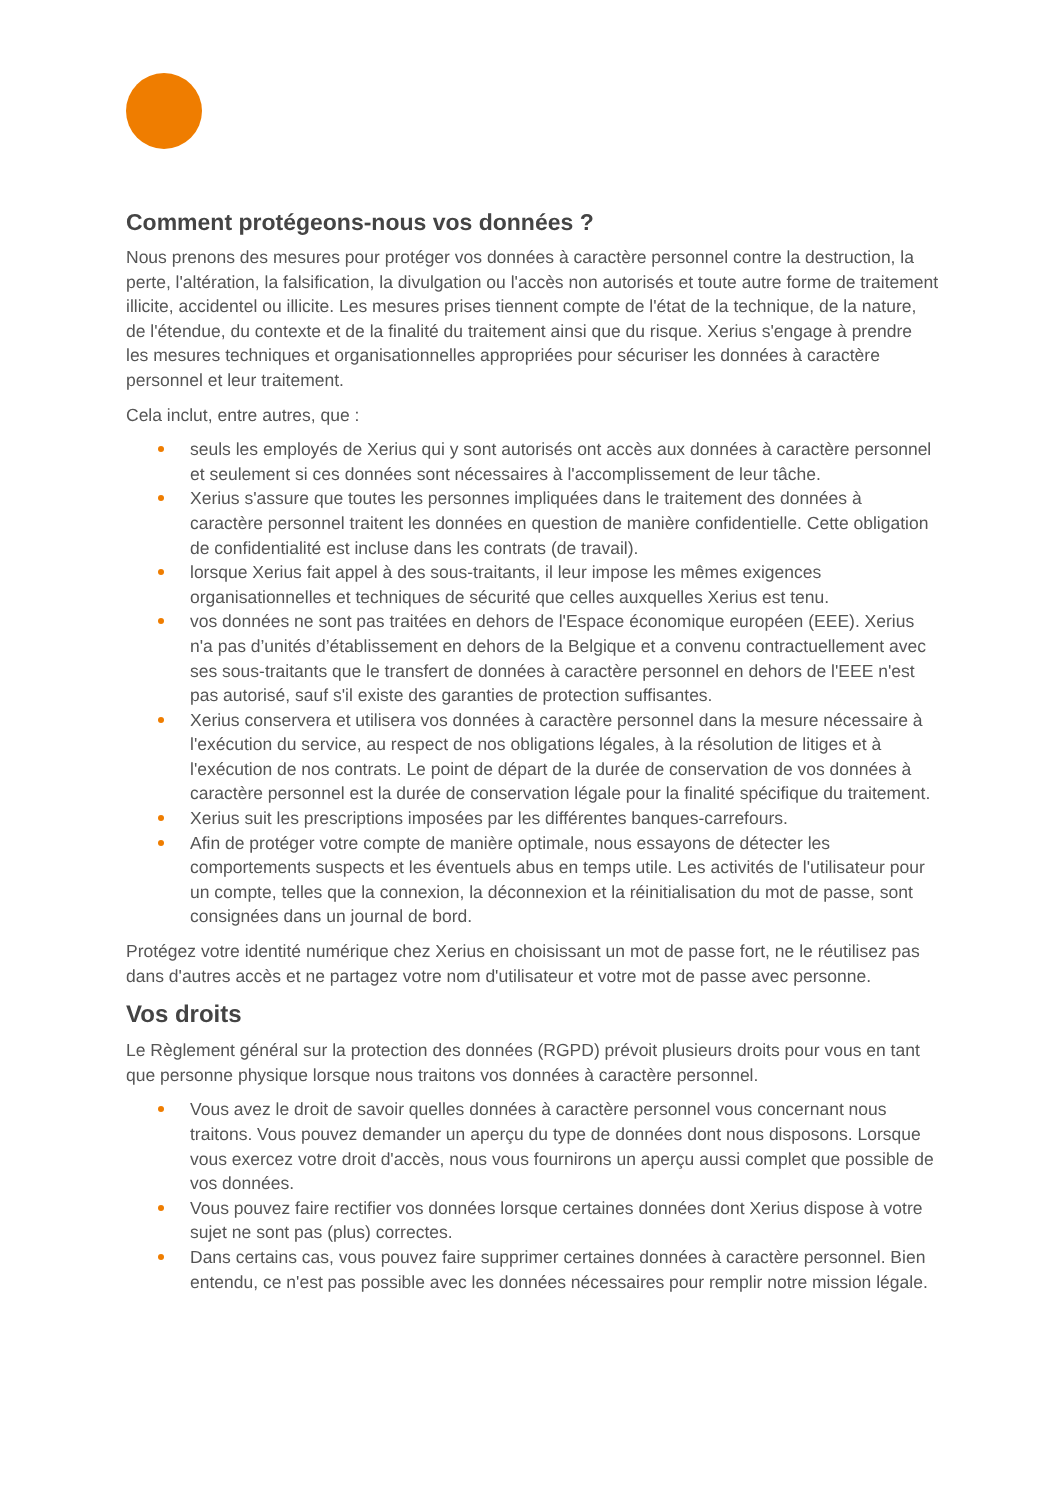Comment protégeons-nous vos données ?
Nous prenons des mesures pour protéger vos données à caractère personnel contre la destruction, la perte, l'altération, la falsification, la divulgation ou l'accès non autorisés et toute autre forme de traitement illicite, accidentel ou illicite. Les mesures prises tiennent compte de l'état de la technique, de la nature, de l'étendue, du contexte et de la finalité du traitement ainsi que du risque. Xerius s'engage à prendre les mesures techniques et organisationnelles appropriées pour sécuriser les données à caractère personnel et leur traitement.
Cela inclut, entre autres, que :
seuls les employés de Xerius qui y sont autorisés ont accès aux données à caractère personnel et seulement si ces données sont nécessaires à l'accomplissement de leur tâche.
Xerius s'assure que toutes les personnes impliquées dans le traitement des données à caractère personnel traitent les données en question de manière confidentielle. Cette obligation de confidentialité est incluse dans les contrats (de travail).
lorsque Xerius fait appel à des sous-traitants, il leur impose les mêmes exigences organisationnelles et techniques de sécurité que celles auxquelles Xerius est tenu.
vos données ne sont pas traitées en dehors de l'Espace économique européen (EEE). Xerius n'a pas d’unités d’établissement en dehors de la Belgique et a convenu contractuellement avec ses sous-traitants que le transfert de données à caractère personnel en dehors de l'EEE n'est pas autorisé, sauf s'il existe des garanties de protection suffisantes.
Xerius conservera et utilisera vos données à caractère personnel dans la mesure nécessaire à l'exécution du service, au respect de nos obligations légales, à la résolution de litiges et à l'exécution de nos contrats. Le point de départ de la durée de conservation de vos données à caractère personnel est la durée de conservation légale pour la finalité spécifique du traitement.
Xerius suit les prescriptions imposées par les différentes banques-carrefours.
Afin de protéger votre compte de manière optimale, nous essayons de détecter les comportements suspects et les éventuels abus en temps utile. Les activités de l'utilisateur pour un compte, telles que la connexion, la déconnexion et la réinitialisation du mot de passe, sont consignées dans un journal de bord.
Protégez votre identité numérique chez Xerius en choisissant un mot de passe fort, ne le réutilisez pas dans d'autres accès et ne partagez votre nom d'utilisateur et votre mot de passe avec personne.
Vos droits
Le Règlement général sur la protection des données (RGPD) prévoit plusieurs droits pour vous en tant que personne physique lorsque nous traitons vos données à caractère personnel.
Vous avez le droit de savoir quelles données à caractère personnel vous concernant nous traitons. Vous pouvez demander un aperçu du type de données dont nous disposons. Lorsque vous exercez votre droit d'accès, nous vous fournirons un aperçu aussi complet que possible de vos données.
Vous pouvez faire rectifier vos données lorsque certaines données dont Xerius dispose à votre sujet ne sont pas (plus) correctes.
Dans certains cas, vous pouvez faire supprimer certaines données à caractère personnel. Bien entendu, ce n'est pas possible avec les données nécessaires pour remplir notre mission légale.